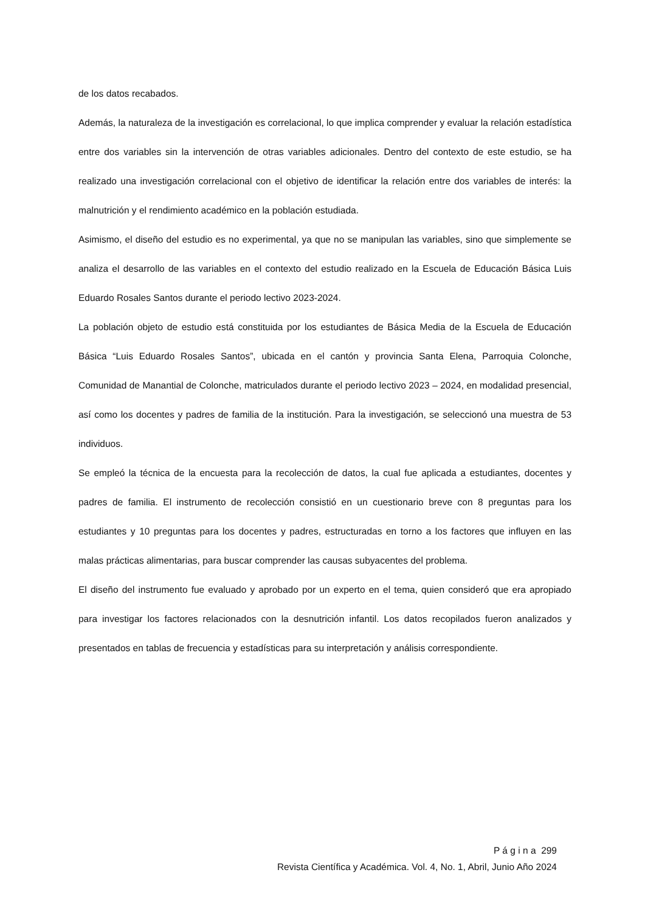de los datos recabados.
Además, la naturaleza de la investigación es correlacional, lo que implica comprender y evaluar la relación estadística entre dos variables sin la intervención de otras variables adicionales. Dentro del contexto de este estudio, se ha realizado una investigación correlacional con el objetivo de identificar la relación entre dos variables de interés: la malnutrición y el rendimiento académico en la población estudiada.
Asimismo, el diseño del estudio es no experimental, ya que no se manipulan las variables, sino que simplemente se analiza el desarrollo de las variables en el contexto del estudio realizado en la Escuela de Educación Básica Luis Eduardo Rosales Santos durante el periodo lectivo 2023-2024.
La población objeto de estudio está constituida por los estudiantes de Básica Media de la Escuela de Educación Básica “Luis Eduardo Rosales Santos”, ubicada en el cantón y provincia Santa Elena, Parroquia Colonche, Comunidad de Manantial de Colonche, matriculados durante el periodo lectivo 2023 – 2024, en modalidad presencial, así como los docentes y padres de familia de la institución. Para la investigación, se seleccionó una muestra de 53 individuos.
Se empleó la técnica de la encuesta para la recolección de datos, la cual fue aplicada a estudiantes, docentes y padres de familia. El instrumento de recolección consistió en un cuestionario breve con 8 preguntas para los estudiantes y 10 preguntas para los docentes y padres, estructuradas en torno a los factores que influyen en las malas prácticas alimentarias, para buscar comprender las causas subyacentes del problema.
El diseño del instrumento fue evaluado y aprobado por un experto en el tema, quien consideró que era apropiado para investigar los factores relacionados con la desnutrición infantil. Los datos recopilados fueron analizados y presentados en tablas de frecuencia y estadísticas para su interpretación y análisis correspondiente.
P á g i n a 299
Revista Científica y Académica. Vol. 4, No. 1, Abril, Junio Año 2024